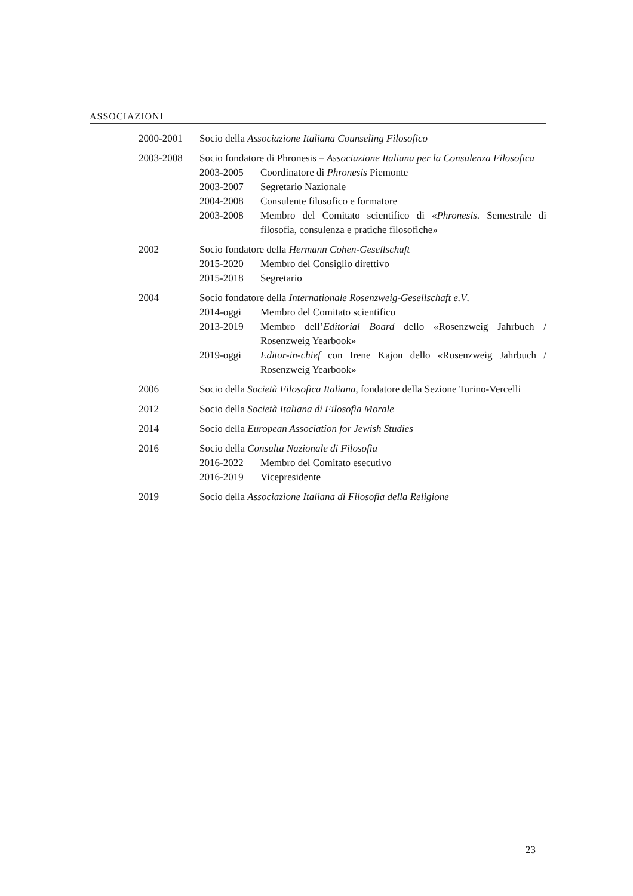ASSOCIAZIONI
2000-2001 Socio della Associazione Italiana Counseling Filosofico
2003-2008 Socio fondatore di Phronesis – Associazione Italiana per la Consulenza Filosofica
2003-2005 Coordinatore di Phronesis Piemonte
2003-2007 Segretario Nazionale
2004-2008 Consulente filosofico e formatore
2003-2008 Membro del Comitato scientifico di «Phronesis. Semestrale di filosofia, consulenza e pratiche filosofiche»
2002 Socio fondatore della Hermann Cohen-Gesellschaft
2015-2020 Membro del Consiglio direttivo
2015-2018 Segretario
2004 Socio fondatore della Internationale Rosenzweig-Gesellschaft e.V.
2014-oggi Membro del Comitato scientifico
2013-2019 Membro dell’Editorial Board dello «Rosenzweig Jahrbuch / Rosenzweig Yearbook»
2019-oggi Editor-in-chief con Irene Kajon dello «Rosenzweig Jahrbuch / Rosenzweig Yearbook»
2006 Socio della Società Filosofica Italiana, fondatore della Sezione Torino-Vercelli
2012 Socio della Società Italiana di Filosofia Morale
2014 Socio della European Association for Jewish Studies
2016 Socio della Consulta Nazionale di Filosofia
2016-2022 Membro del Comitato esecutivo
2016-2019 Vicepresidente
2019 Socio della Associazione Italiana di Filosofia della Religione
23